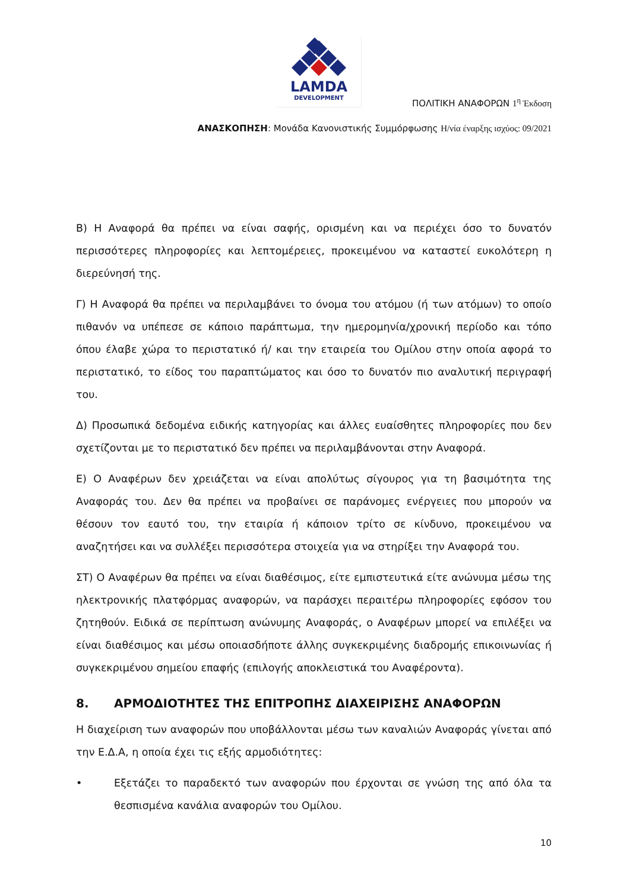LAMDA
DEVELOPMENT
ΠΟΛΙΤΙΚΗ ΑΝΑΦΟΡΩΝ 1<sup>η</sup> Έκδοση
ΑΝΑΣΚΟΠΗΣΗ: Μονάδα Κανονιστικής Συμμόρφωσης Η/νία έναρξης ισχύος: 09/2021
Β) Η Αναφορά θα πρέπει να είναι σαφής, ορισμένη και να περιέχει όσο το δυνατόν περισσότερες πληροφορίες και λεπτομέρειες, προκειμένου να καταστεί ευκολότερη η διερεύνησή της.
Γ) Η Αναφορά θα πρέπει να περιλαμβάνει το όνομα του ατόμου (ή των ατόμων) το οποίο πιθανόν να υπέπεσε σε κάποιο παράπτωμα, την ημερομηνία/χρονική περίοδο και τόπο όπου έλαβε χώρα το περιστατικό ή/ και την εταιρεία του Ομίλου στην οποία αφορά το περιστατικό, το είδος του παραπτώματος και όσο το δυνατόν πιο αναλυτική περιγραφή του.
Δ) Προσωπικά δεδομένα ειδικής κατηγορίας και άλλες ευαίσθητες πληροφορίες που δεν σχετίζονται με το περιστατικό δεν πρέπει να περιλαμβάνονται στην Αναφορά.
Ε) Ο Αναφέρων δεν χρειάζεται να είναι απολύτως σίγουρος για τη βασιμότητα της Αναφοράς του. Δεν θα πρέπει να προβαίνει σε παράνομες ενέργειες που μπορούν να θέσουν τον εαυτό του, την εταιρία ή κάποιον τρίτο σε κίνδυνο, προκειμένου να αναζητήσει και να συλλέξει περισσότερα στοιχεία για να στηρίξει την Αναφορά του.
ΣΤ) Ο Αναφέρων θα πρέπει να είναι διαθέσιμος, είτε εμπιστευτικά είτε ανώνυμα μέσω της ηλεκτρονικής πλατφόρμας αναφορών, να παράσχει περαιτέρω πληροφορίες εφόσον του ζητηθούν. Ειδικά σε περίπτωση ανώνυμης Αναφοράς, ο Αναφέρων μπορεί να επιλέξει να είναι διαθέσιμος και μέσω οποιασδήποτε άλλης συγκεκριμένης διαδρομής επικοινωνίας ή συγκεκριμένου σημείου επαφής (επιλογής αποκλειστικά του Αναφέροντα).
8. ΑΡΜΟΔΙΟΤΗΤΕΣ ΤΗΣ ΕΠΙΤΡΟΠΗΣ ΔΙΑΧΕΙΡΙΣΗΣ ΑΝΑΦΟΡΩΝ
Η διαχείριση των αναφορών που υποβάλλονται μέσω των καναλιών Αναφοράς γίνεται από την Ε.Δ.Α, η οποία έχει τις εξής αρμοδιότητες:
• Εξετάζει το παραδεκτό των αναφορών που έρχονται σε γνώση της από όλα τα θεσπισμένα κανάλια αναφορών του Ομίλου.
10